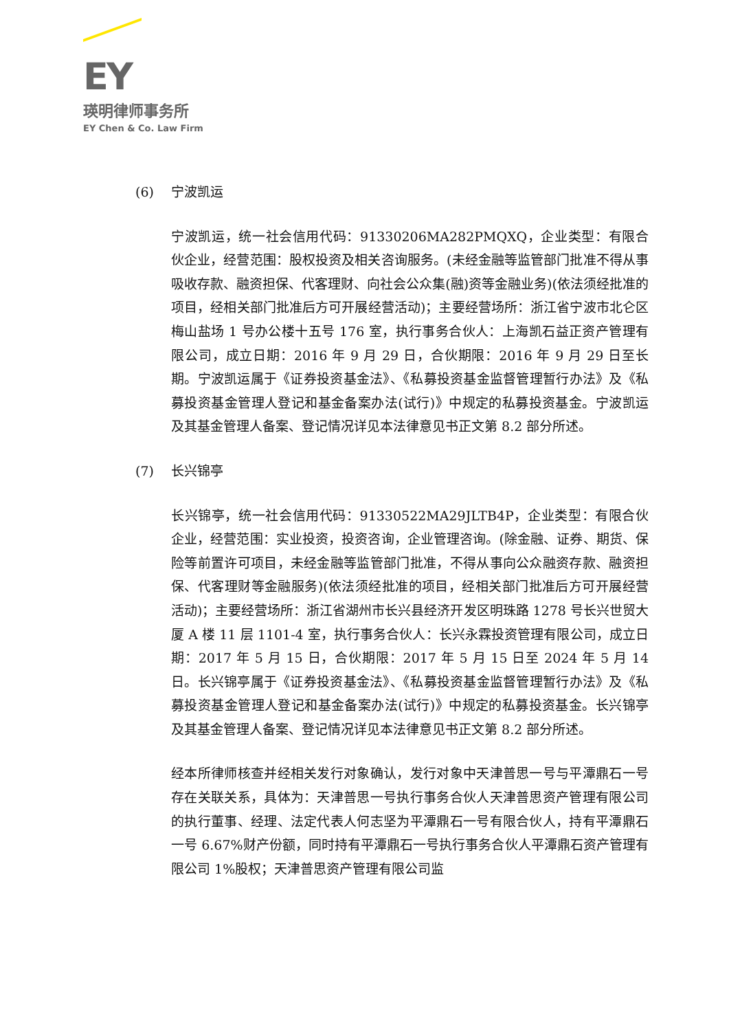EY
瑛明律师事务所
EY Chen & Co. Law Firm
(6) 宁波凯运
宁波凯运，统一社会信用代码：91330206MA282PMQXQ，企业类型：有限合伙企业，经营范围：股权投资及相关咨询服务。(未经金融等监管部门批准不得从事吸收存款、融资担保、代客理财、向社会公众集(融)资等金融业务)(依法须经批准的项目，经相关部门批准后方可开展经营活动)；主要经营场所：浙江省宁波市北仑区梅山盐场 1 号办公楼十五号 176 室，执行事务合伙人：上海凯石益正资产管理有限公司，成立日期：2016 年 9 月 29 日，合伙期限：2016 年 9 月 29 日至长期。宁波凯运属于《证券投资基金法》、《私募投资基金监督管理暂行办法》及《私募投资基金管理人登记和基金备案办法(试行)》中规定的私募投资基金。宁波凯运及其基金管理人备案、登记情况详见本法律意见书正文第 8.2 部分所述。
(7) 长兴锦亭
长兴锦亭，统一社会信用代码：91330522MA29JLTB4P，企业类型：有限合伙企业，经营范围：实业投资，投资咨询，企业管理咨询。(除金融、证券、期货、保险等前置许可项目，未经金融等监管部门批准，不得从事向公众融资存款、融资担保、代客理财等金融服务)(依法须经批准的项目，经相关部门批准后方可开展经营活动)；主要经营场所：浙江省湖州市长兴县经济开发区明珠路 1278 号长兴世贸大厦 A 楼 11 层 1101-4 室，执行事务合伙人：长兴永霖投资管理有限公司，成立日期：2017 年 5 月 15 日，合伙期限：2017 年 5 月 15 日至 2024 年 5 月 14 日。长兴锦亭属于《证券投资基金法》、《私募投资基金监督管理暂行办法》及《私募投资基金管理人登记和基金备案办法(试行)》中规定的私募投资基金。长兴锦亭及其基金管理人备案、登记情况详见本法律意见书正文第 8.2 部分所述。
经本所律师核查并经相关发行对象确认，发行对象中天津普思一号与平潭鼎石一号存在关联关系，具体为：天津普思一号执行事务合伙人天津普思资产管理有限公司的执行董事、经理、法定代表人何志坚为平潭鼎石一号有限合伙人，持有平潭鼎石一号 6.67%财产份额，同时持有平潭鼎石一号执行事务合伙人平潭鼎石资产管理有限公司 1%股权；天津普思资产管理有限公司监